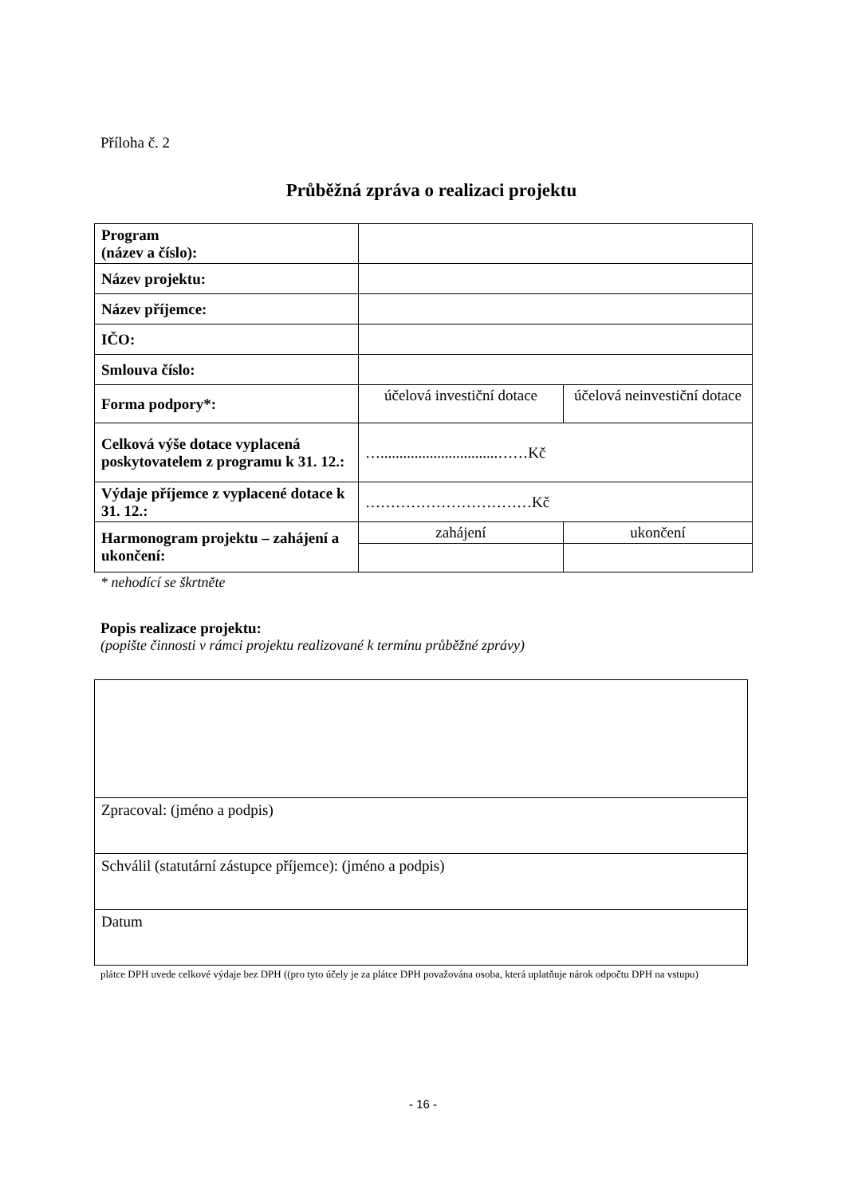Příloha č. 2
Průběžná zpráva o realizaci projektu
| Program (název a číslo): | | |
| Název projektu: | | |
| Název příjemce: | | |
| IČO: | | |
| Smlouva číslo: | | |
| Forma podpory*: | účelová investiční dotace | účelová neinvestiční dotace |
| Celková výše dotace vyplacená poskytovatelem z programu k 31. 12.: | …...............................……Kč | |
| Výdaje příjemce z vyplacené dotace k 31. 12.: | ……………………………Kč | |
| Harmonogram projektu – zahájení a ukončení: | zahájení | ukončení |
* nehodící se škrtněte
Popis realizace projektu:
(popište činnosti v rámci projektu realizované k termínu průběžné zprávy)
| Zpracoval: (jméno a podpis) |
| Schválil (statutární zástupce příjemce): (jméno a podpis) |
| Datum |
plátce DPH uvede celkové výdaje bez DPH ((pro tyto účely je za plátce DPH považována osoba, která uplatňuje nárok odpočtu DPH na vstupu)
- 16 -